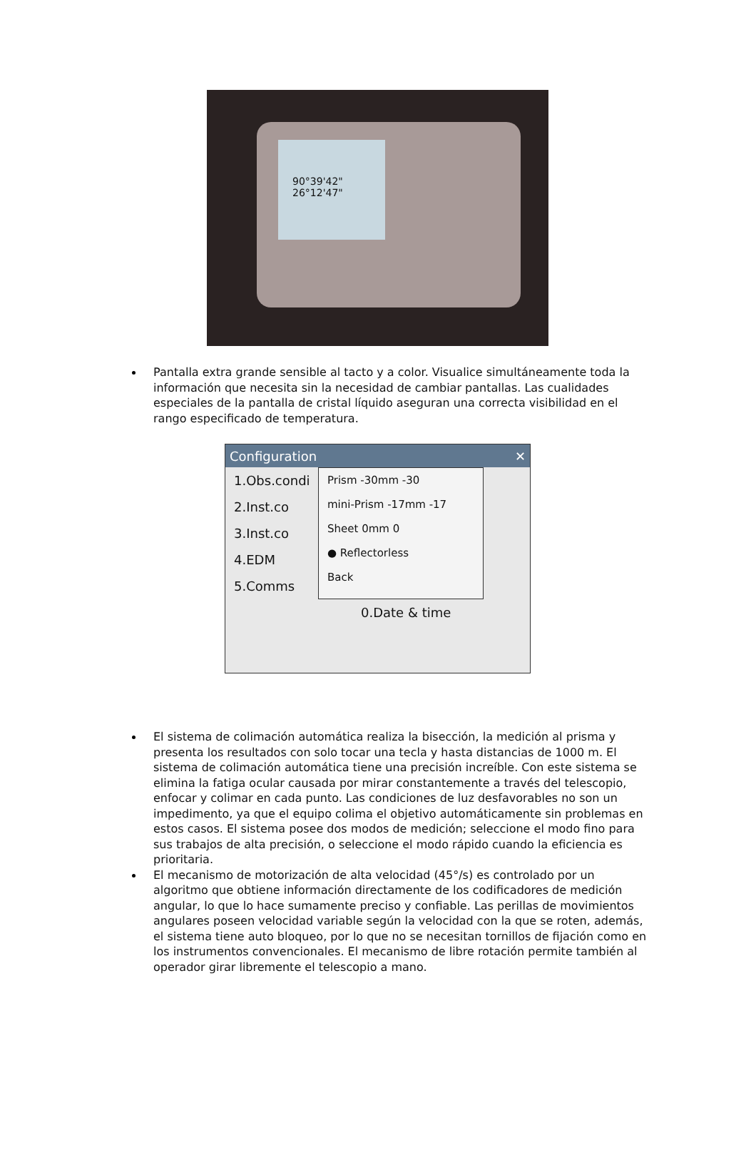90°39'42"
26°12'47"
Pantalla extra grande sensible al tacto y a color. Visualice simultáneamente toda la información que necesita sin la necesidad de cambiar pantallas. Las cualidades especiales de la pantalla de cristal líquido aseguran una correcta visibilidad en el rango especificado de temperatura.
Configuration ✕
1.Obs.condi
2.Inst.co
3.Inst.co
4.EDM
5.Comms
Prism -30mm -30
mini-Prism -17mm -17
Sheet 0mm 0
● Reflectorless
Back
0.Date & time
El sistema de colimación automática realiza la bisección, la medición al prisma y presenta los resultados con solo tocar una tecla y hasta distancias de 1000 m. El sistema de colimación automática tiene una precisión increíble. Con este sistema se elimina la fatiga ocular causada por mirar constantemente a través del telescopio, enfocar y colimar en cada punto. Las condiciones de luz desfavorables no son un impedimento, ya que el equipo colima el objetivo automáticamente sin problemas en estos casos. El sistema posee dos modos de medición; seleccione el modo fino para sus trabajos de alta precisión, o seleccione el modo rápido cuando la eficiencia es prioritaria.
El mecanismo de motorización de alta velocidad (45°/s) es controlado por un algoritmo que obtiene información directamente de los codificadores de medición angular, lo que lo hace sumamente preciso y confiable. Las perillas de movimientos angulares poseen velocidad variable según la velocidad con la que se roten, además, el sistema tiene auto bloqueo, por lo que no se necesitan tornillos de fijación como en los instrumentos convencionales. El mecanismo de libre rotación permite también al operador girar libremente el telescopio a mano.